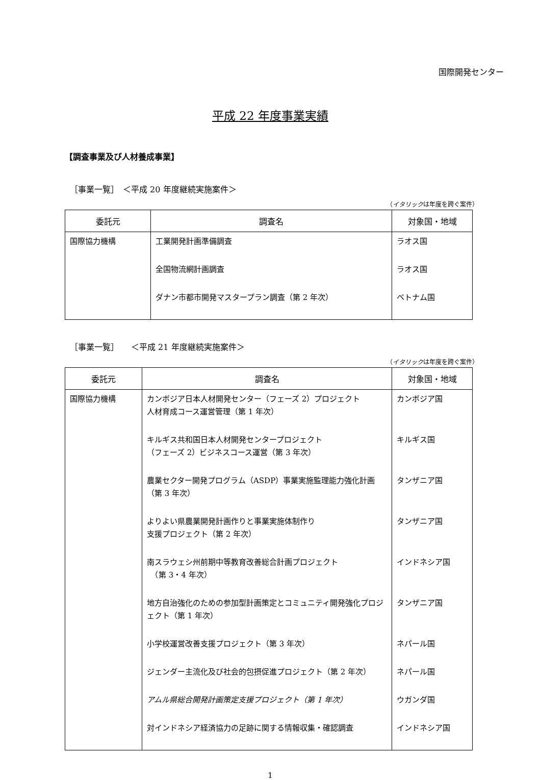国際開発センター
平成 22 年度事業実績
【調査事業及び人材養成事業】
［事業一覧］　＜平成 20 年度継続実施案件＞
（イタリックは年度を跨ぐ案件）
| 委託元 | 調査名 | 対象国・地域 |
| --- | --- | --- |
| 国際協力機構 | 工業開発計画準備調査 全国物流網計画調査 ダナン市都市開発マスタープラン調査（第 2 年次） | ラオス国 ラオス国 ベトナム国 |
［事業一覧］　　＜平成 21 年度継続実施案件＞
（イタリックは年度を跨ぐ案件）
| 委託元 | 調査名 | 対象国・地域 |
| --- | --- | --- |
| 国際協力機構 | カンボジア日本人材開発センター（フェーズ 2）プロジェクト 人材育成コース運営管理（第 1 年次） キルギス共和国日本人材開発センタープロジェクト （フェーズ 2）ビジネスコース運営（第 3 年次） 農業セクター開発プログラム（ASDP）事業実施監理能力強化計画 （第 3 年次） よりよい県農業開発計画作りと事業実施体制作り 支援プロジェクト（第 2 年次） 南スラウェシ州前期中等教育改善総合計画プロジェクト （第 3・4 年次） 地方自治強化のための参加型計画策定とコミュニティ開発強化プロジェクト（第 1 年次） 小学校運営改善支援プロジェクト（第 3 年次） ジェンダー主流化及び社会的包摂促進プロジェクト（第 2 年次） アムル県総合開発計画策定支援プロジェクト（第 1 年次） 対インドネシア経済協力の足跡に関する情報収集・確認調査 | カンボジア国 キルギス国 タンザニア国 タンザニア国 インドネシア国 タンザニア国 ネパール国 ネパール国 ウガンダ国 インドネシア国 |
1